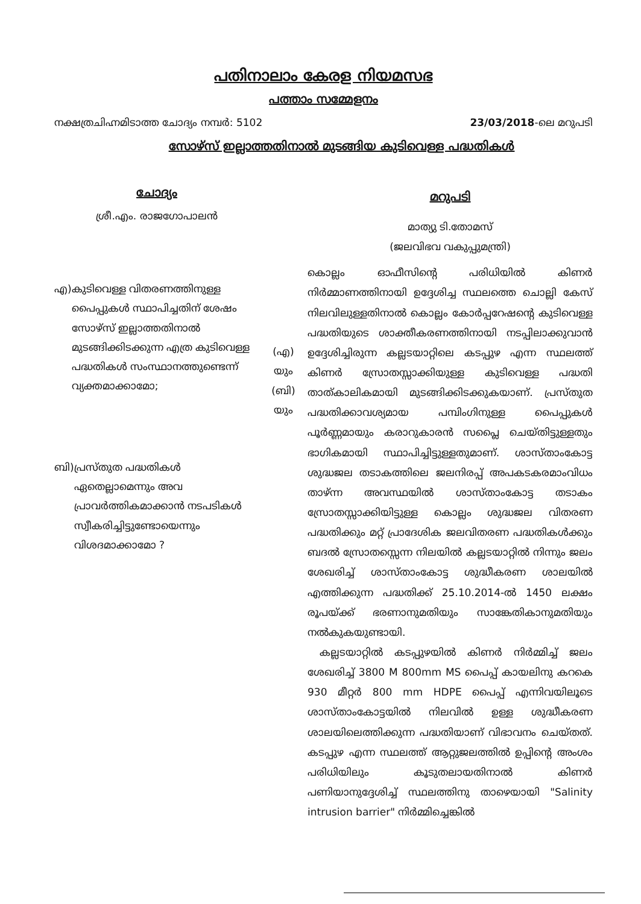പതിനാലാം കേരള നിയമസഭ
പത്താം സമ്മേളനം
നക്ഷത്രചിഹ്നമിടാത്ത ചോദ്യം നമ്പർ: 5102
23/03/2018-ലെ മറുപടി
സോഴ്സ് ഇല്ലാത്തതിനാൽ മുടങ്ങിയ കുടിവെള്ള പദ്ധതികൾ
ചോദ്യം
ശ്രീ.എം. രാജഗോപാലൻ
എ) കുടിവെള്ള വിതരണത്തിനുള്ള പൈപ്പുകൾ സ്ഥാപിച്ചതിന് ശേഷം സോഴ്സ് ഇല്ലാത്തതിനാൽ മുടങ്ങിക്കിടക്കുന്ന എത്ര കുടിവെള്ള പദ്ധതികൾ സംസ്ഥാനത്തുണ്ടെന്ന് വ്യക്തമാക്കാമോ;
ബി) പ്രസ്തുത പദ്ധതികൾ ഏതെല്ലാമെന്നും അവ പ്രാവർത്തികമാക്കാൻ നടപടികൾ സ്വീകരിച്ചിട്ടുണ്ടോയെന്നും വിശദമാക്കാമോ ?
(എ)
യും
(ബി)
യും
മറുപടി
മാത്യു ടി.തോമസ്
(ജലവിഭവ വകുപ്പുമന്ത്രി)
കൊല്ലം ഓഫീസിന്റെ പരിധിയിൽ കിണർ നിർമ്മാണത്തിനായി ഉദ്ദേശിച്ച സ്ഥലത്തെ ചൊല്ലി കേസ് നിലവിലുള്ളതിനാൽ കൊല്ലം കോർപ്പറേഷന്റെ കുടിവെള്ള പദ്ധതിയുടെ ശാക്തീകരണത്തിനായി നടപ്പിലാക്കുവാൻ ഉദ്ദേശിച്ചിരുന്ന കല്ലടയാറ്റിലെ കടപ്പുഴ എന്ന സ്ഥലത്ത് കിണർ സ്രോതസ്സാക്കിയുള്ള കുടിവെള്ള പദ്ധതി താത്കാലികമായി മുടങ്ങിക്കിടക്കുകയാണ്. പ്രസ്തുത പദ്ധതിക്കാവശ്യമായ പമ്പിംഗിനുള്ള പൈപ്പുകൾ പൂർണ്ണമായും കരാറുകാരൻ സപ്ലൈ ചെയ്തിട്ടുള്ളതും ഭാഗികമായി സ്ഥാപിച്ചിട്ടുള്ളതുമാണ്. ശാസ്താംകോട്ട ശുദ്ധജല തടാകത്തിലെ ജലനിരപ്പ് അപകടകരമാംവിധം താഴ്ന്ന അവസ്ഥയിൽ ശാസ്താംകോട്ട തടാകം സ്രോതസ്സാക്കിയിട്ടുള്ള കൊല്ലം ശുദ്ധജല വിതരണ പദ്ധതിക്കും മറ്റ് പ്രാദേശിക ജലവിതരണ പദ്ധതികൾക്കും ബദൽ സ്രോതസ്സെന്ന നിലയിൽ കല്ലടയാറ്റിൽ നിന്നും ജലം ശേഖരിച്ച് ശാസ്താംകോട്ട ശുദ്ധീകരണ ശാലയിൽ എത്തിക്കുന്ന പദ്ധതിക്ക് 25.10.2014-ൽ 1450 ലക്ഷം രൂപയ്ക്ക് ഭരണാനുമതിയും സാങ്കേതികാനുമതിയും നൽകുകയുണ്ടായി.
കല്ലടയാറ്റിൽ കടപ്പുഴയിൽ കിണർ നിർമ്മിച്ച് ജലം ശേഖരിച്ച് 3800 M 800mm MS പൈപ്പ് കായലിനു കറകെ 930 മീറ്റർ 800 mm HDPE പൈപ്പ് എന്നിവയിലൂടെ ശാസ്താംകോട്ടയിൽ നിലവിൽ ഉള്ള ശുദ്ധീകരണ ശാലയിലെത്തിക്കുന്ന പദ്ധതിയാണ് വിഭാവനം ചെയ്തത്. കടപ്പുഴ എന്ന സ്ഥലത്ത് ആറ്റുജലത്തിൽ ഉപ്പിന്റെ അംശം പരിധിയിലും കൂടുതലായതിനാൽ കിണർ പണിയാനുദ്ദേശിച്ച് സ്ഥലത്തിനു താഴെയായി "Salinity intrusion barrier" നിർമ്മിച്ചെങ്കിൽ